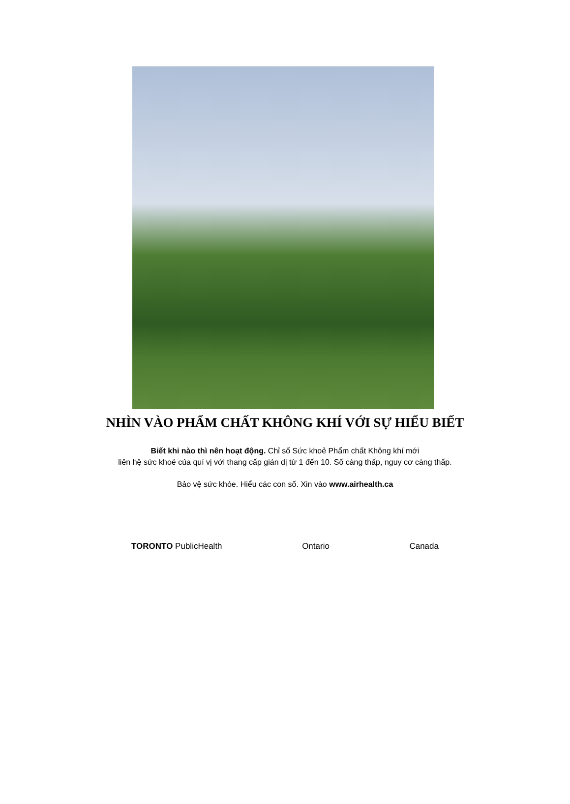NHÌN VÀO PHẨM CHẤT KHÔNG KHÍ VỚI SỰ HIỂU BIẾT
Biết khi nào thì nên hoạt động. Chỉ số Sức khoẻ Phẩm chất Không khí mới
liên hệ sức khoẻ của quí vị với thang cấp giản dị từ 1 đến 10. Số càng thấp, nguy cơ càng thấp.
Bảo vệ sức khỏe. Hiểu các con số. Xin vào www.airhealth.ca
TORONTO PublicHealth Ontario Canada